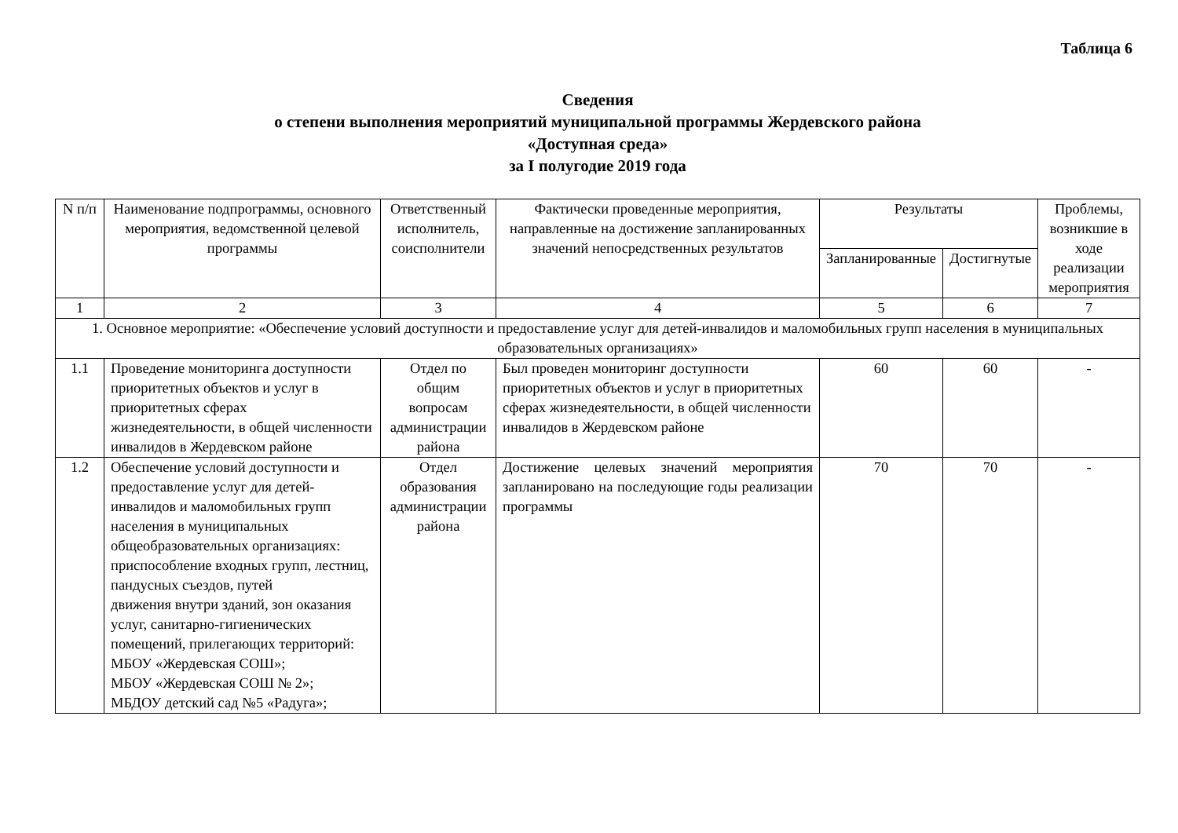Таблица 6
Сведения
о степени выполнения мероприятий муниципальной программы Жердевского района
«Доступная среда»
за I полугодие 2019 года
| N п/п | Наименование подпрограммы, основного мероприятия, ведомственной целевой программы | Ответственный исполнитель, соисполнители | Фактически проведенные мероприятия, направленные на достижение запланированных значений непосредственных результатов | Результаты | | Проблемы, возникшие в ходе реализации мероприятия |
| --- | --- | --- | --- | --- | --- | --- |
| | | | | Запланированные | Достигнутые | |
| 1 | 2 | 3 | 4 | 5 | 6 | 7 |
| 1. Основное мероприятие: «Обеспечение условий доступности и предоставление услуг для детей-инвалидов и маломобильных групп населения в муниципальных образовательных организациях» | | | | | | |
| 1.1 | Проведение мониторинга доступности приоритетных объектов и услуг в приоритетных сферах жизнедеятельности, в общей численности инвалидов в Жердевском районе | Отдел по общим вопросам администрации района | Был проведен мониторинг доступности приоритетных объектов и услуг в приоритетных сферах жизнедеятельности, в общей численности инвалидов в Жердевском районе | 60 | 60 | - |
| 1.2 | Обеспечение условий доступности и предоставление услуг для детей-инвалидов и маломобильных групп населения в муниципальных общеобразовательных организациях: приспособление входных групп, лестниц, пандусных съездов, путей движения внутри зданий, зон оказания услуг, санитарно-гигиенических помещений, прилегающих территорий: МБОУ «Жердевская СОШ»; МБОУ «Жердевская СОШ № 2»; МБДОУ детский сад №5 «Радуга»; | Отдел образования администрации района | Достижение целевых значений мероприятия запланировано на последующие годы реализации программы | 70 | 70 | - |